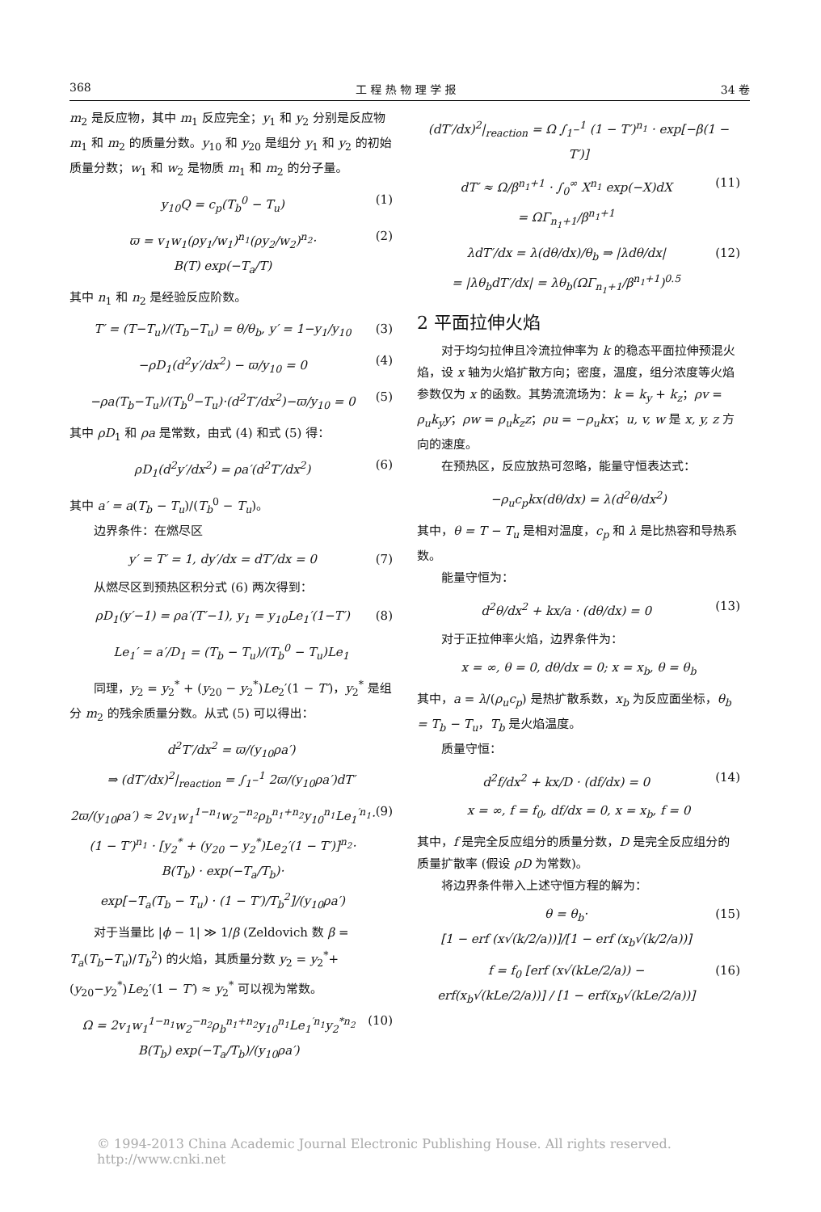368 工 程 热 物 理 学 报 34 卷
m<sub>2</sub> 是反应物，其中 m<sub>1</sub> 反应完全；y<sub>1</sub> 和 y<sub>2</sub> 分别是反应物 m<sub>1</sub> 和 m<sub>2</sub> 的质量分数。y<sub>10</sub> 和 y<sub>20</sub> 是组分 y<sub>1</sub> 和 y<sub>2</sub> 的初始质量分数；w<sub>1</sub> 和 w<sub>2</sub> 是物质 m<sub>1</sub> 和 m<sub>2</sub> 的分子量。
y<sub>10</sub>Q = c<sub>p</sub>(T<sub>b</sub><sup>0</sup> − T<sub>u</sub>) (1)
ϖ = v<sub>1</sub>w<sub>1</sub>(ρy<sub>1</sub>/w<sub>1</sub>)<sup>n<sub>1</sub></sup>(ρy<sub>2</sub>/w<sub>2</sub>)<sup>n<sub>2</sub></sup>·
B(T) exp(−T<sub>a</sub>/T) (2)
其中 n<sub>1</sub> 和 n<sub>2</sub> 是经验反应阶数。
T′ = (T−T<sub>u</sub>)/(T<sub>b</sub>−T<sub>u</sub>) = θ/θ<sub>b</sub>, y′ = 1−y<sub>1</sub>/y<sub>10</sub> (3)
−ρD<sub>1</sub>(d<sup>2</sup>y′/dx<sup>2</sup>) − ϖ/y<sub>10</sub> = 0 (4)
−ρa(T<sub>b</sub>−T<sub>u</sub>)/(T<sub>b</sub><sup>0</sup>−T<sub>u</sub>)·(d<sup>2</sup>T′/dx<sup>2</sup>)−ϖ/y<sub>10</sub> = 0 (5)
其中 ρD<sub>1</sub> 和 ρa 是常数，由式 (4) 和式 (5) 得：
ρD<sub>1</sub>(d<sup>2</sup>y′/dx<sup>2</sup>) = ρa′(d<sup>2</sup>T′/dx<sup>2</sup>) (6)
其中 a′ = a(T<sub>b</sub> − T<sub>u</sub>)/(T<sub>b</sub><sup>0</sup> − T<sub>u</sub>)。
边界条件：在燃尽区
y′ = T′ = 1, dy′/dx = dT′/dx = 0 (7)
从燃尽区到预热区积分式 (6) 两次得到：
ρD<sub>1</sub>(y′−1) = ρa′(T′−1), y<sub>1</sub> = y<sub>10</sub>Le<sub>1</sub>′(1−T′) (8)
Le<sub>1</sub>′ = a′/D<sub>1</sub> = (T<sub>b</sub> − T<sub>u</sub>)/(T<sub>b</sub><sup>0</sup> − T<sub>u</sub>)Le<sub>1</sub>
同理，y<sub>2</sub> = y<sub>2</sub><sup>*</sup> + (y<sub>20</sub> − y<sub>2</sub><sup>*</sup>)Le<sub>2</sub>′(1 − T′)，y<sub>2</sub><sup>*</sup> 是组分 m<sub>2</sub> 的残余质量分数。从式 (5) 可以得出：
d<sup>2</sup>T′/dx<sup>2</sup> = ϖ/(y<sub>10</sub>ρa′)
⇒ (dT′/dx)<sup>2</sup>|<sub>reaction</sub> = ∫<sub>1<sup>−</sup></sub><sup>1</sup> 2ϖ/(y<sub>10</sub>ρa′)dT′
2ϖ/(y<sub>10</sub>ρa′) ≈ 2v<sub>1</sub>w<sub>1</sub><sup>1−n<sub>1</sub></sup>w<sub>2</sub><sup>−n<sub>2</sub></sup>ρ<sub>b</sub><sup>n<sub>1</sub>+n<sub>2</sub></sup>y<sub>10</sub><sup>n<sub>1</sub></sup>Le<sub>1</sub><sup>′n<sub>1</sub></sup>·
(1 − T′)<sup>n<sub>1</sub></sup> · [y<sub>2</sub><sup>*</sup> + (y<sub>20</sub> − y<sub>2</sub><sup>*</sup>)Le<sub>2</sub>′(1 − T′)]<sup>n<sub>2</sub></sup>·
B(T<sub>b</sub>) · exp(−T<sub>a</sub>/T<sub>b</sub>)·
exp[−T<sub>a</sub>(T<sub>b</sub> − T<sub>u</sub>) · (1 − T′)/T<sub>b</sub><sup>2</sup>]/(y<sub>10</sub>ρa′) (9)
对于当量比 |ϕ − 1| ≫ 1/β (Zeldovich 数 β = T<sub>a</sub>(T<sub>b</sub>−T<sub>u</sub>)/T<sub>b</sub><sup>2</sup>) 的火焰，其质量分数 y<sub>2</sub> = y<sub>2</sub><sup>*</sup>+(y<sub>20</sub>−y<sub>2</sub><sup>*</sup>)Le<sub>2</sub>′(1 − T′) ≈ y<sub>2</sub><sup>*</sup> 可以视为常数。
Ω = 2v<sub>1</sub>w<sub>1</sub><sup>1−n<sub>1</sub></sup>w<sub>2</sub><sup>−n<sub>2</sub></sup>ρ<sub>b</sub><sup>n<sub>1</sub>+n<sub>2</sub></sup>y<sub>10</sub><sup>n<sub>1</sub></sup>Le<sub>1</sub><sup>′n<sub>1</sub></sup>y<sub>2</sub><sup>*n<sub>2</sub></sup>
B(T<sub>b</sub>) exp(−T<sub>a</sub>/T<sub>b</sub>)/(y<sub>10</sub>ρa′) (10)
(dT′/dx)<sup>2</sup>|<sub>reaction</sub> = Ω ∫<sub>1<sup>−</sup></sub><sup>1</sup> (1 − T′)<sup>n<sub>1</sub></sup> · exp[−β(1 − T′)]
dT′ ≈ Ω/β<sup>n<sub>1</sub>+1</sup> · ∫<sub>0</sub><sup>∞</sup> X<sup>n<sub>1</sub></sup> exp(−X)dX
= ΩΓ<sub>n<sub>1</sub>+1</sub>/β<sup>n<sub>1</sub>+1</sup> (11)
λdT′/dx = λ(dθ/dx)/θ<sub>b</sub> ⇒ |λdθ/dx|
= |λθ<sub>b</sub>dT′/dx| = λθ<sub>b</sub>(ΩΓ<sub>n<sub>1</sub>+1</sub>/β<sup>n<sub>1</sub>+1</sup>)<sup>0.5</sup> (12)
2 平面拉伸火焰
对于均匀拉伸且冷流拉伸率为 k 的稳态平面拉伸预混火焰，设 x 轴为火焰扩散方向；密度，温度，组分浓度等火焰参数仅为 x 的函数。其势流流场为：k = k<sub>y</sub> + k<sub>z</sub>；ρv = ρ<sub>u</sub>k<sub>y</sub>y；ρw = ρ<sub>u</sub>k<sub>z</sub>z；ρu = −ρ<sub>u</sub>kx；u, v, w 是 x, y, z 方向的速度。
在预热区，反应放热可忽略，能量守恒表达式：
−ρ<sub>u</sub>c<sub>p</sub>kx(dθ/dx) = λ(d<sup>2</sup>θ/dx<sup>2</sup>)
其中，θ = T − T<sub>u</sub> 是相对温度，c<sub>p</sub> 和 λ 是比热容和导热系数。
能量守恒为：
d<sup>2</sup>θ/dx<sup>2</sup> + kx/a · (dθ/dx) = 0 (13)
对于正拉伸率火焰，边界条件为：
x = ∞, θ = 0, dθ/dx = 0; x = x<sub>b</sub>, θ = θ<sub>b</sub>
其中，a = λ/(ρ<sub>u</sub>c<sub>p</sub>) 是热扩散系数，x<sub>b</sub> 为反应面坐标，θ<sub>b</sub> = T<sub>b</sub> − T<sub>u</sub>，T<sub>b</sub> 是火焰温度。
质量守恒：
d<sup>2</sup>f/dx<sup>2</sup> + kx/D · (df/dx) = 0 (14)
x = ∞, f = f<sub>0</sub>, df/dx = 0, x = x<sub>b</sub>, f = 0
其中，f 是完全反应组分的质量分数，D 是完全反应组分的质量扩散率 (假设 ρD 为常数)。
将边界条件带入上述守恒方程的解为：
θ = θ<sub>b</sub>·
[1 − erf (x√(k/2/a))]/[1 − erf (x<sub>b</sub>√(k/2/a))] (15)
f = f<sub>0</sub> [erf (x√(kLe/2/a)) −
erf(x<sub>b</sub>√(kLe/2/a))] / [1 − erf(x<sub>b</sub>√(kLe/2/a))] (16)
© 1994-2013 China Academic Journal Electronic Publishing House. All rights reserved. http://www.cnki.net